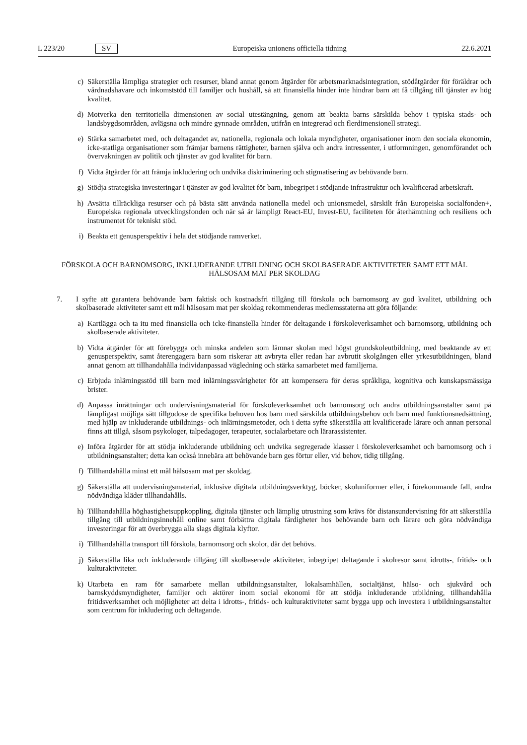L 223/20 SV
Europeiska unionens officiella tidning 22.6.2021
c) Säkerställa lämpliga strategier och resurser, bland annat genom åtgärder för arbetsmarknadsintegration, stödåtgärder för föräldrar och vårdnadshavare och inkomststöd till familjer och hushåll, så att finansiella hinder inte hindrar barn att få tillgång till tjänster av hög kvalitet.
d) Motverka den territoriella dimensionen av social utestängning, genom att beakta barns särskilda behov i typiska stads- och landsbygdsområden, avlägsna och mindre gynnade områden, utifrån en integrerad och flerdimensionell strategi.
e) Stärka samarbetet med, och deltagandet av, nationella, regionala och lokala myndigheter, organisationer inom den sociala ekonomin, icke-statliga organisationer som främjar barnens rättigheter, barnen själva och andra intressenter, i utformningen, genomförandet och övervakningen av politik och tjänster av god kvalitet för barn.
f) Vidta åtgärder för att främja inkludering och undvika diskriminering och stigmatisering av behövande barn.
g) Stödja strategiska investeringar i tjänster av god kvalitet för barn, inbegripet i stödjande infrastruktur och kvalificerad arbetskraft.
h) Avsätta tillräckliga resurser och på bästa sätt använda nationella medel och unionsmedel, särskilt från Europeiska socialfonden+, Europeiska regionala utvecklingsfonden och när så är lämpligt React-EU, Invest-EU, faciliteten för återhämtning och resiliens och instrumentet för tekniskt stöd.
i) Beakta ett genusperspektiv i hela det stödjande ramverket.
FÖRSKOLA OCH BARNOMSORG, INKLUDERANDE UTBILDNING OCH SKOLBASERADE AKTIVITETER SAMT ETT MÅL HÄLSOSAM MAT PER SKOLDAG
7. I syfte att garantera behövande barn faktisk och kostnadsfri tillgång till förskola och barnomsorg av god kvalitet, utbildning och skolbaserade aktiviteter samt ett mål hälsosam mat per skoldag rekommenderas medlemsstaterna att göra följande:
a) Kartlägga och ta itu med finansiella och icke-finansiella hinder för deltagande i förskoleverksamhet och barnomsorg, utbildning och skolbaserade aktiviteter.
b) Vidta åtgärder för att förebygga och minska andelen som lämnar skolan med högst grundskoleutbildning, med beaktande av ett genusperspektiv, samt återengagera barn som riskerar att avbryta eller redan har avbrutit skolgången eller yrkesutbildningen, bland annat genom att tillhandahålla individanpassad vägledning och stärka samarbetet med familjerna.
c) Erbjuda inlärningsstöd till barn med inlärningssvårigheter för att kompensera för deras språkliga, kognitiva och kunskapsmässiga brister.
d) Anpassa inrättningar och undervisningsmaterial för förskoleverksamhet och barnomsorg och andra utbildnings­anstalter samt på lämpligast möjliga sätt tillgodose de specifika behoven hos barn med särskilda utbildningsbehov och barn med funktionsnedsättning, med hjälp av inkluderande utbildnings- och inlärningsmetoder, och i detta syfte säkerställa att kvalificerade lärare och annan personal finns att tillgå, såsom psykologer, talpedagoger, terapeuter, socialarbetare och lärarassistenter.
e) Införa åtgärder för att stödja inkluderande utbildning och undvika segregerade klasser i förskoleverksamhet och barnomsorg och i utbildningsanstalter; detta kan också innebära att behövande barn ges förtur eller, vid behov, tidig tillgång.
f) Tillhandahålla minst ett mål hälsosam mat per skoldag.
g) Säkerställa att undervisningsmaterial, inklusive digitala utbildningsverktyg, böcker, skoluniformer eller, i förekommande fall, andra nödvändiga kläder tillhandahålls.
h) Tillhandahålla höghastighetsuppkoppling, digitala tjänster och lämplig utrustning som krävs för distansun­dervisning för att säkerställa tillgång till utbildningsinnehåll online samt förbättra digitala färdigheter hos behövande barn och lärare och göra nödvändiga investeringar för att överbrygga alla slags digitala klyftor.
i) Tillhandahålla transport till förskola, barnomsorg och skolor, där det behövs.
j) Säkerställa lika och inkluderande tillgång till skolbaserade aktiviteter, inbegripet deltagande i skolresor samt idrotts-, fritids- och kulturaktiviteter.
k) Utarbeta en ram för samarbete mellan utbildningsanstalter, lokalsamhällen, socialtjänst, hälso- och sjukvård och barnskyddsmyndigheter, familjer och aktörer inom social ekonomi för att stödja inkluderande utbildning, tillhandahålla fritidsverksamhet och möjligheter att delta i idrotts-, fritids- och kulturaktiviteter samt bygga upp och investera i utbildningsanstalter som centrum för inkludering och deltagande.